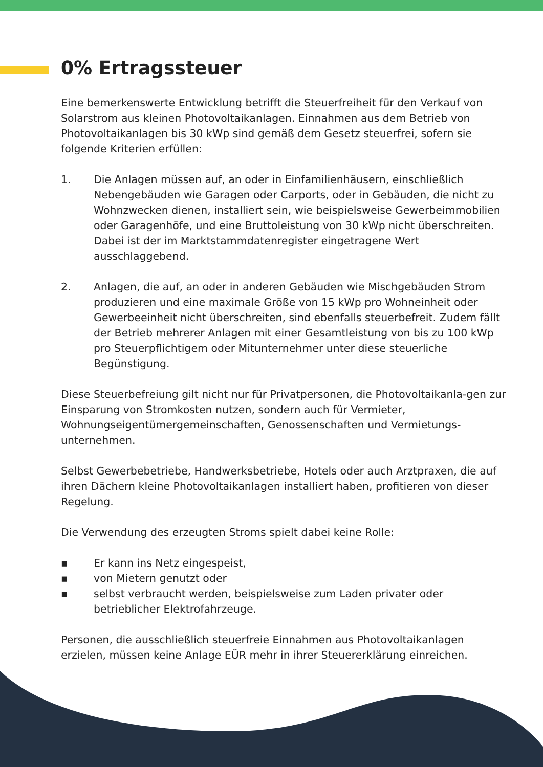0% Ertragssteuer
Eine bemerkenswerte Entwicklung betrifft die Steuerfreiheit für den Verkauf von Solarstrom aus kleinen Photovoltaikanlagen. Einnahmen aus dem Betrieb von Photovoltaikanlagen bis 30 kWp sind gemäß dem Gesetz steuerfrei, sofern sie folgende Kriterien erfüllen:
1. Die Anlagen müssen auf, an oder in Einfamilienhäusern, einschließlich Nebengebäuden wie Garagen oder Carports, oder in Gebäuden, die nicht zu Wohnzwecken dienen, installiert sein, wie beispielsweise Gewerbeimmobilien oder Garagenhöfe, und eine Bruttoleistung von 30 kWp nicht überschreiten. Dabei ist der im Marktstammdatenregister eingetragene Wert ausschlaggebend.
2. Anlagen, die auf, an oder in anderen Gebäuden wie Mischgebäuden Strom produzieren und eine maximale Größe von 15 kWp pro Wohneinheit oder Gewerbeeinheit nicht überschreiten, sind ebenfalls steuerbefreit. Zudem fällt der Betrieb mehrerer Anlagen mit einer Gesamtleistung von bis zu 100 kWp pro Steuerpflichtigem oder Mitunternehmer unter diese steuerliche Begünstigung.
Diese Steuerbefreiung gilt nicht nur für Privatpersonen, die Photovoltaikanla-gen zur Einsparung von Stromkosten nutzen, sondern auch für Vermieter, Wohnungseigentümergemeinschaften, Genossenschaften und Vermietungs-unternehmen.
Selbst Gewerbebetriebe, Handwerksbetriebe, Hotels oder auch Arztpraxen, die auf ihren Dächern kleine Photovoltaikanlagen installiert haben, profitieren von dieser Regelung.
Die Verwendung des erzeugten Stroms spielt dabei keine Rolle:
▪ Er kann ins Netz eingespeist,
▪ von Mietern genutzt oder
▪ selbst verbraucht werden, beispielsweise zum Laden privater oder betrieblicher Elektrofahrzeuge.
Personen, die ausschließlich steuerfreie Einnahmen aus Photovoltaikanlagen erzielen, müssen keine Anlage EÜR mehr in ihrer Steuererklärung einreichen.